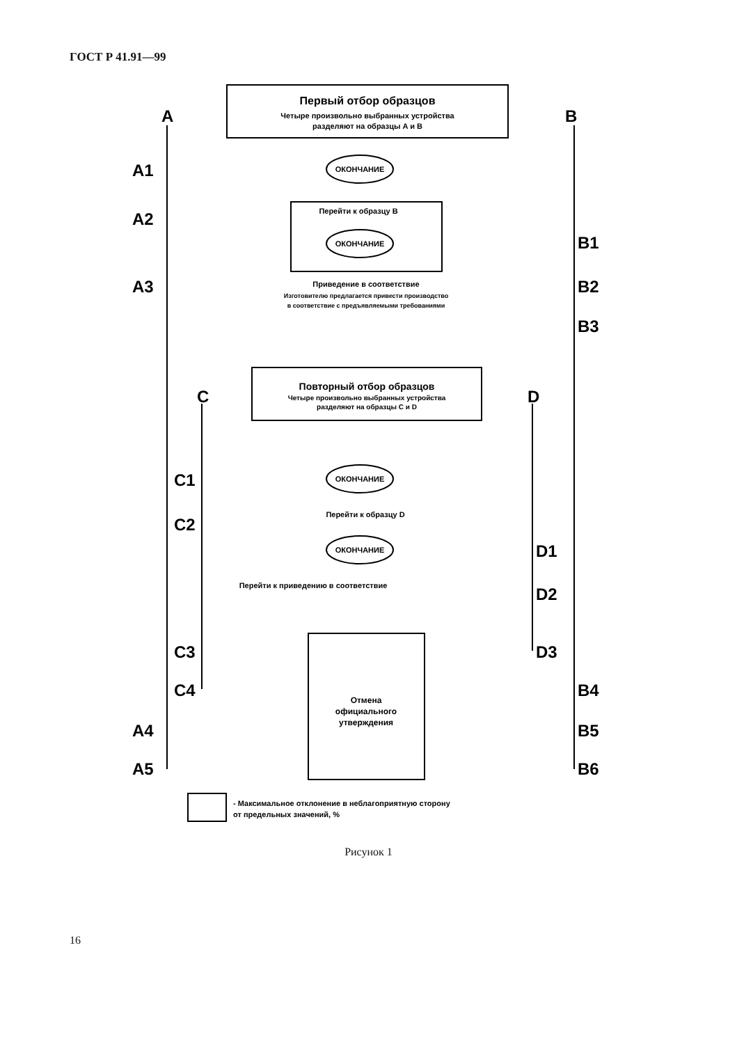ГОСТ Р 41.91—99
Первый отбор образцов
Четыре произвольно выбранных устройства
разделяют на образцы A и B
A
B
Повторный отбор образцов
Четыре произвольно выбранных устройства
разделяют на образцы C и D
C
D
Приведение в соответствие
Изготовителю предлагается привести производство
в соответствие с предъявляемыми требованиями
Отмена
официального
утверждения
ОКОНЧАНИЕ
ОКОНЧАНИЕ
ОКОНЧАНИЕ
ОКОНЧАНИЕ
A1
A2
A3
A4
A5
B1
B2
B3
B4
B5
B6
C1
C2
C3
C4
D1
D2
D3
Перейти к образцу B
Перейти к образцу D
Перейти к приведению в соответствие
- Максимальное отклонение в неблагоприятную сторону
от предельных значений, %
Рисунок 1
16